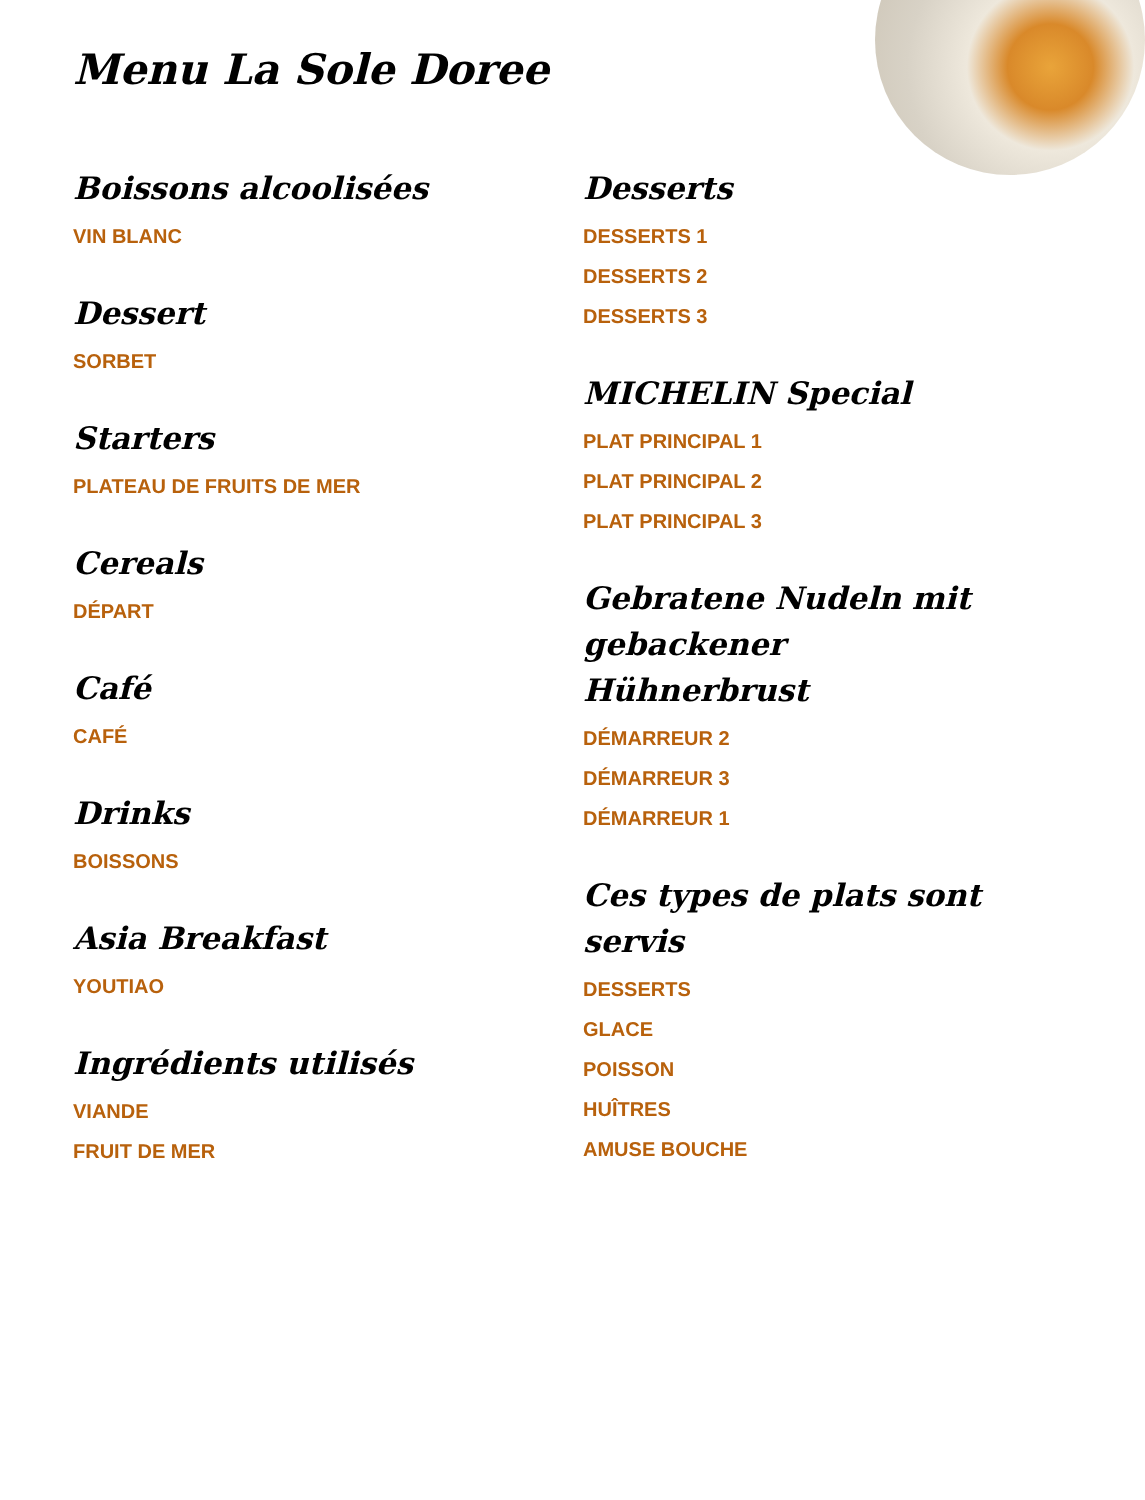Menu La Sole Doree
Boissons alcoolisées
VIN BLANC
Dessert
SORBET
Starters
PLATEAU DE FRUITS DE MER
Cereals
DÉPART
Café
CAFÉ
Drinks
BOISSONS
Asia Breakfast
YOUTIAO
Ingrédients utilisés
VIANDE
FRUIT DE MER
Desserts
DESSERTS 1
DESSERTS 2
DESSERTS 3
MICHELIN Special
PLAT PRINCIPAL 1
PLAT PRINCIPAL 2
PLAT PRINCIPAL 3
Gebratene Nudeln mit gebackener Hühnerbrust
DÉMARREUR 2
DÉMARREUR 3
DÉMARREUR 1
Ces types de plats sont servis
DESSERTS
GLACE
POISSON
HUÎTRES
AMUSE BOUCHE